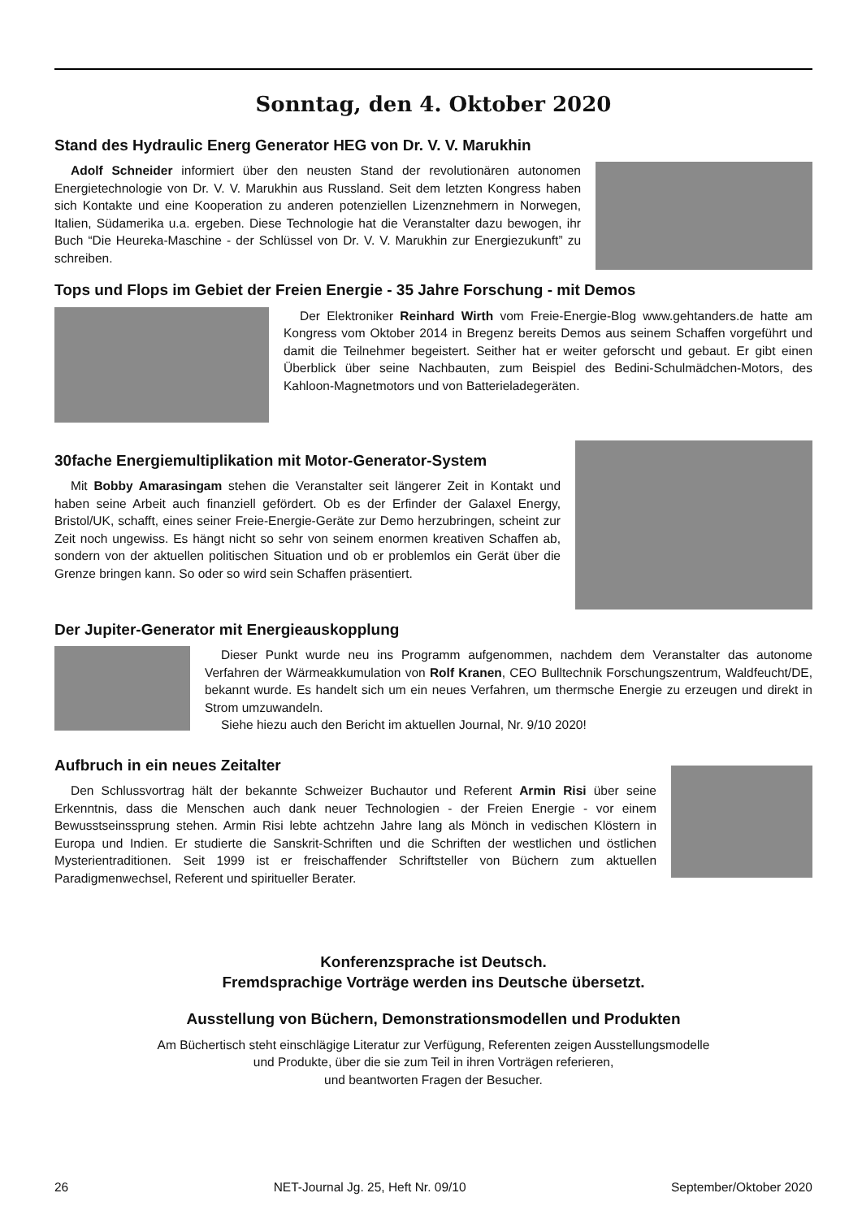Sonntag, den 4. Oktober 2020
Stand des Hydraulic Energ Generator HEG von Dr. V. V. Marukhin
Adolf Schneider informiert über den neusten Stand der revolutionären autonomen Energietechnologie von Dr. V. V. Marukhin aus Russland. Seit dem letzten Kongress haben sich Kontakte und eine Kooperation zu anderen potenziellen Lizenznehmern in Norwegen, Italien, Südamerika u.a. ergeben. Diese Technologie hat die Veranstalter dazu bewogen, ihr Buch “Die Heureka-Maschine - der Schlüssel von Dr. V. V. Marukhin zur Energiezukunft” zu schreiben.
Tops und Flops im Gebiet der Freien Energie - 35 Jahre Forschung - mit Demos
Der Elektroniker Reinhard Wirth vom Freie-Energie-Blog www.gehtanders.de hatte am Kongress vom Oktober 2014 in Bregenz bereits Demos aus seinem Schaffen vorgeführt und damit die Teilnehmer begeistert. Seither hat er weiter geforscht und gebaut. Er gibt einen Überblick über seine Nachbauten, zum Beispiel des Bedini-Schulmädchen-Motors, des Kahloon-Magnetmotors und von Batterieladegeräten.
30fache Energiemultiplikation mit Motor-Generator-System
Mit Bobby Amarasingam stehen die Veranstalter seit längerer Zeit in Kontakt und haben seine Arbeit auch finanziell gefördert. Ob es der Erfinder der Galaxel Energy, Bristol/UK, schafft, eines seiner Freie-Energie-Geräte zur Demo herzubringen, scheint zur Zeit noch ungewiss. Es hängt nicht so sehr von seinem enormen kreativen Schaffen ab, sondern von der aktuellen politischen Situation und ob er problemlos ein Gerät über die Grenze bringen kann. So oder so wird sein Schaffen präsentiert.
Der Jupiter-Generator mit Energieauskopplung
Dieser Punkt wurde neu ins Programm aufgenommen, nachdem dem Veranstalter das autonome Verfahren der Wärmeakkumulation von Rolf Kranen, CEO Bulltechnik Forschungszentrum, Waldfeucht/DE, bekannt wurde. Es handelt sich um ein neues Verfahren, um thermsche Energie zu erzeugen und direkt in Strom umzuwandeln.
Siehe hiezu auch den Bericht im aktuellen Journal, Nr. 9/10 2020!
Aufbruch in ein neues Zeitalter
Den Schlussvortrag hält der bekannte Schweizer Buchautor und Referent Armin Risi über seine Erkenntnis, dass die Menschen auch dank neuer Technologien - der Freien Energie - vor einem Bewusstseinssprung stehen. Armin Risi lebte achtzehn Jahre lang als Mönch in vedischen Klöstern in Europa und Indien. Er studierte die Sanskrit-Schriften und die Schriften der westlichen und östlichen Mysterientraditionen. Seit 1999 ist er freischaffender Schriftsteller von Büchern zum aktuellen Paradigmenwechsel, Referent und spiritueller Berater.
Konferenzsprache ist Deutsch.
Fremdsprachige Vorträge werden ins Deutsche übersetzt.
Ausstellung von Büchern, Demonstrationsmodellen und Produkten
Am Büchertisch steht einschlägige Literatur zur Verfügung, Referenten zeigen Ausstellungsmodelle
und Produkte, über die sie zum Teil in ihren Vorträgen referieren,
und beantworten Fragen der Besucher.
26 NET-Journal Jg. 25, Heft Nr. 09/10 September/Oktober 2020